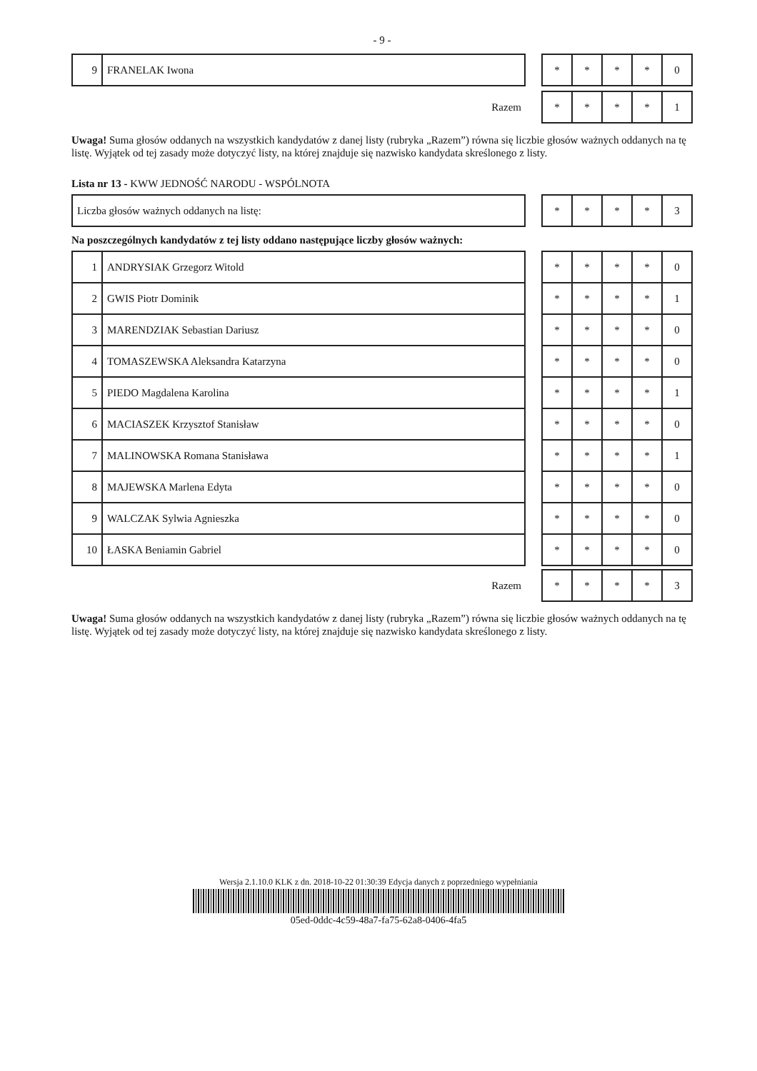- 9 -
| 9 | FRANELAK Iwona | | * | * | * | * | 0 |
| Razem | | * | * | * | * | 1 |
Uwaga! Suma głosów oddanych na wszystkich kandydatów z danej listy (rubryka „Razem”) równa się liczbie głosów ważnych oddanych na tę listę. Wyjątek od tej zasady może dotyczyć listy, na której znajduje się nazwisko kandydata skreślonego z listy.
Lista nr 13 - KWW JEDNOŚĆ NARODU - WSPÓLNOTA
| Liczba głosów ważnych oddanych na listę: | | * | * | * | * | 3 |
Na poszczególnych kandydatów z tej listy oddano następujące liczby głosów ważnych:
| 1 | ANDRYSIAK Grzegorz Witold | | * | * | * | * | 0 |
| 2 | GWIS Piotr Dominik | | * | * | * | * | 1 |
| 3 | MARENDZIAK Sebastian Dariusz | | * | * | * | * | 0 |
| 4 | TOMASZEWSKA Aleksandra Katarzyna | | * | * | * | * | 0 |
| 5 | PIEDO Magdalena Karolina | | * | * | * | * | 1 |
| 6 | MACIASZEK Krzysztof Stanisław | | * | * | * | * | 0 |
| 7 | MALINOWSKA Romana Stanisława | | * | * | * | * | 1 |
| 8 | MAJEWSKA Marlena Edyta | | * | * | * | * | 0 |
| 9 | WALCZAK Sylwia Agnieszka | | * | * | * | * | 0 |
| 10 | ŁASKA Beniamin Gabriel | | * | * | * | * | 0 |
| Razem | | * | * | * | * | 3 |
Uwaga! Suma głosów oddanych na wszystkich kandydatów z danej listy (rubryka „Razem”) równa się liczbie głosów ważnych oddanych na tę listę. Wyjątek od tej zasady może dotyczyć listy, na której znajduje się nazwisko kandydata skreślonego z listy.
Wersja 2.1.10.0 KLK z dn. 2018-10-22 01:30:39 Edycja danych z poprzedniego wypełniania
05ed-0ddc-4c59-48a7-fa75-62a8-0406-4fa5